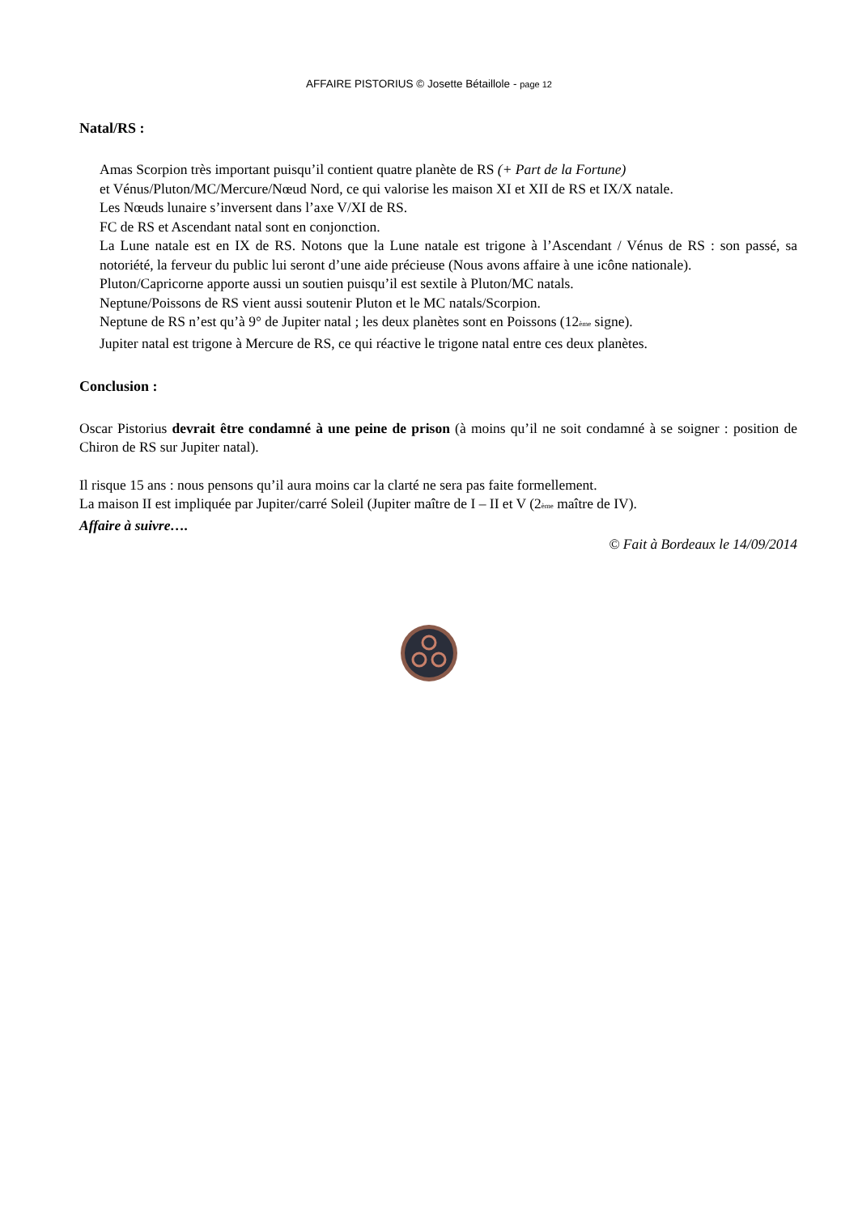AFFAIRE PISTORIUS © Josette Bétaillole - page 12
Natal/RS :
Amas Scorpion très important puisqu’il contient quatre planète de RS (+ Part de la Fortune)
et Vénus/Pluton/MC/Mercure/Nœud Nord, ce qui valorise les maison XI et XII de RS et IX/X natale.
Les Nœuds lunaire s’inversent dans l’axe V/XI de RS.
FC de RS et Ascendant natal sont en conjonction.
La Lune natale est en IX de RS. Notons que la Lune natale est trigone à l’Ascendant / Vénus de RS : son passé, sa notoriété, la ferveur du public lui seront d’une aide précieuse (Nous avons affaire à une icône nationale).
Pluton/Capricorne apporte aussi un soutien puisqu’il est sextile à Pluton/MC natals.
Neptune/Poissons de RS vient aussi soutenir Pluton et le MC natals/Scorpion.
Neptune de RS n’est qu’à 9° de Jupiter natal ; les deux planètes sont en Poissons (12<sup>ème</sup> signe).
Jupiter natal est trigone à Mercure de RS, ce qui réactive le trigone natal entre ces deux planètes.
Conclusion :
Oscar Pistorius devrait être condamné à une peine de prison (à moins qu’il ne soit condamné à se soigner : position de Chiron de RS sur Jupiter natal).
Il risque 15 ans : nous pensons qu’il aura moins car la clarté ne sera pas faite formellement.
La maison II est impliquée par Jupiter/carré Soleil (Jupiter maître de I – II et V (2<sup>ème</sup> maître de IV).
Affaire à suivre….
© Fait à Bordeaux le 14/09/2014